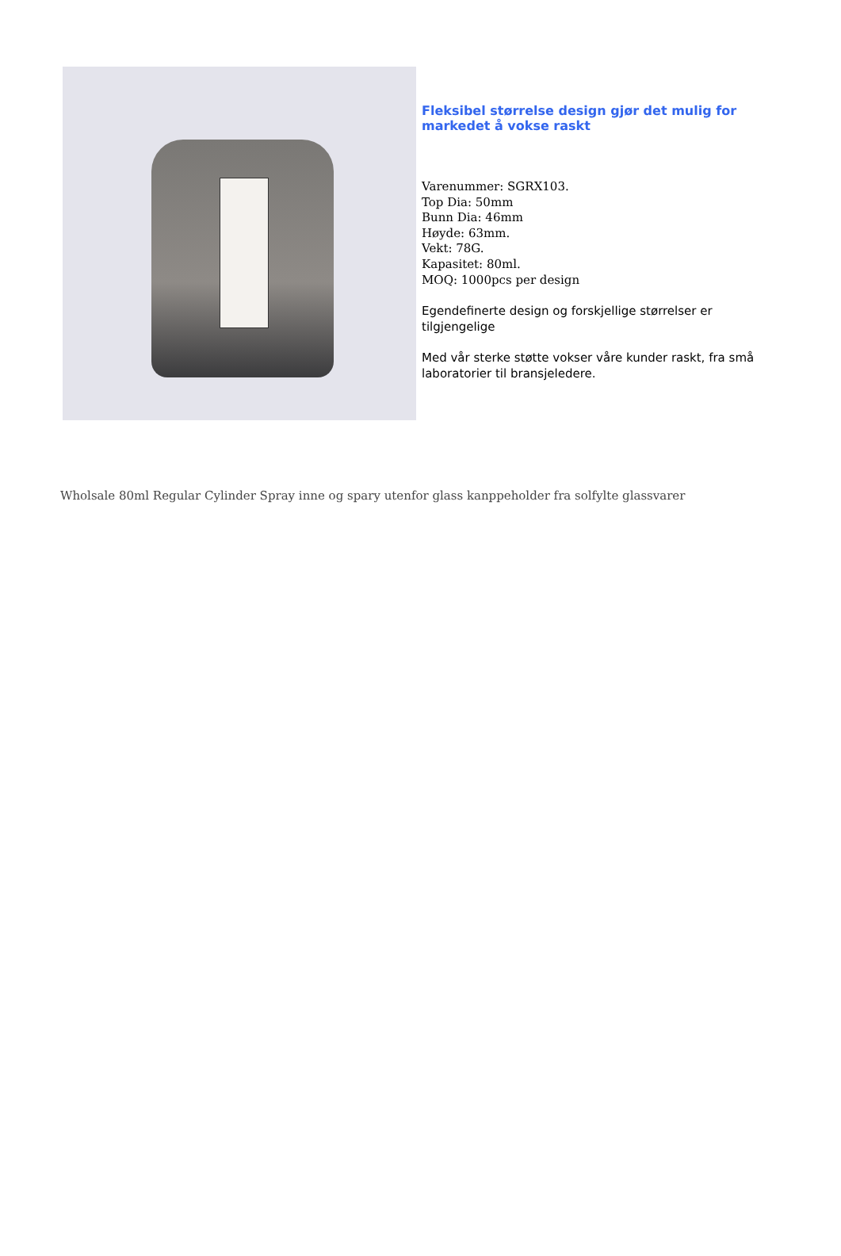Fleksibel størrelse design gjør det mulig for markedet å vokse raskt
Varenummer: SGRX103.
Top Dia: 50mm
Bunn Dia: 46mm
Høyde: 63mm.
Vekt: 78G.
Kapasitet: 80ml.
MOQ: 1000pcs per design
Egendefinerte design og forskjellige størrelser er tilgjengelige
Med vår sterke støtte vokser våre kunder raskt, fra små laboratorier til bransjeledere.
Wholsale 80ml Regular Cylinder Spray inne og spary utenfor glass kanppeholder fra solfylte glassvarer